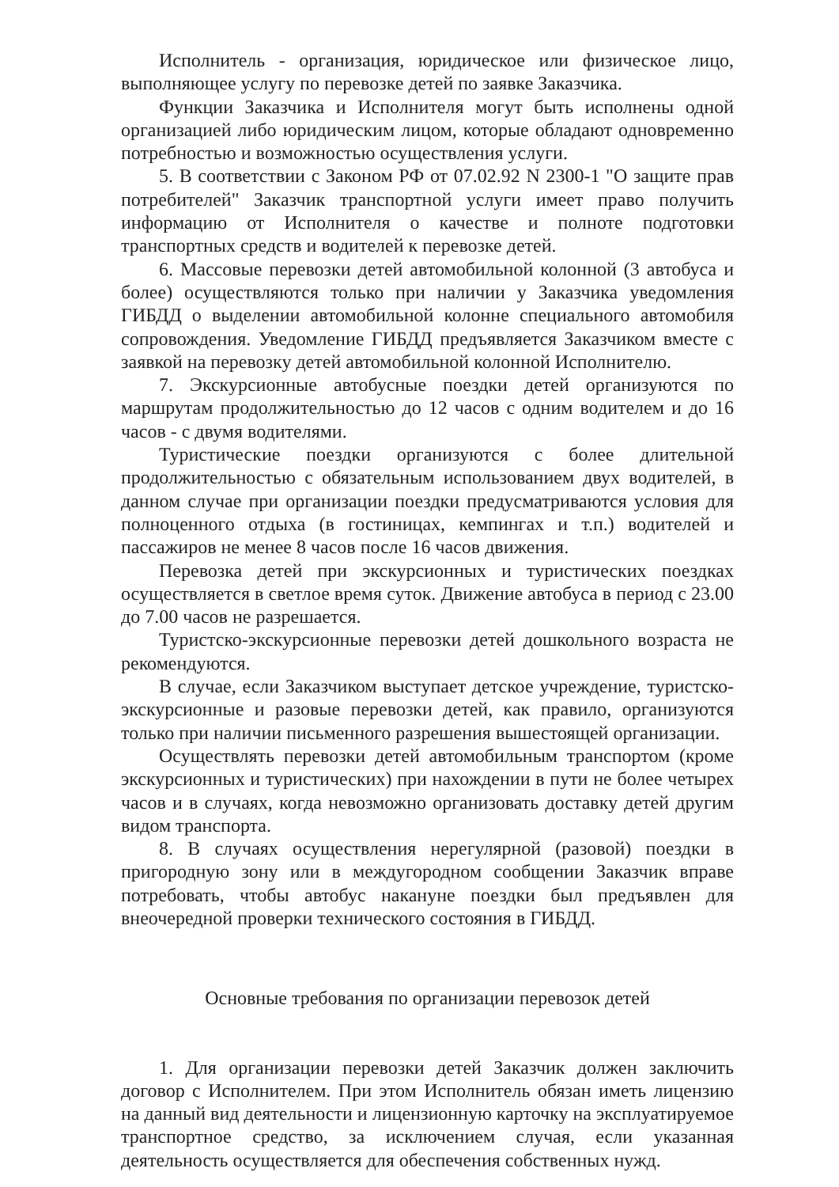Исполнитель - организация, юридическое или физическое лицо, выполняющее услугу по перевозке детей по заявке Заказчика.
Функции Заказчика и Исполнителя могут быть исполнены одной организацией либо юридическим лицом, которые обладают одновременно потребностью и возможностью осуществления услуги.
5. В соответствии с Законом РФ от 07.02.92 N 2300-1 "О защите прав потребителей" Заказчик транспортной услуги имеет право получить информацию от Исполнителя о качестве и полноте подготовки транспортных средств и водителей к перевозке детей.
6. Массовые перевозки детей автомобильной колонной (3 автобуса и более) осуществляются только при наличии у Заказчика уведомления ГИБДД о выделении автомобильной колонне специального автомобиля сопровождения. Уведомление ГИБДД предъявляется Заказчиком вместе с заявкой на перевозку детей автомобильной колонной Исполнителю.
7. Экскурсионные автобусные поездки детей организуются по маршрутам продолжительностью до 12 часов с одним водителем и до 16 часов - с двумя водителями.
Туристические поездки организуются с более длительной продолжительностью с обязательным использованием двух водителей, в данном случае при организации поездки предусматриваются условия для полноценного отдыха (в гостиницах, кемпингах и т.п.) водителей и пассажиров не менее 8 часов после 16 часов движения.
Перевозка детей при экскурсионных и туристических поездках осуществляется в светлое время суток. Движение автобуса в период с 23.00 до 7.00 часов не разрешается.
Туристско-экскурсионные перевозки детей дошкольного возраста не рекомендуются.
В случае, если Заказчиком выступает детское учреждение, туристско-экскурсионные и разовые перевозки детей, как правило, организуются только при наличии письменного разрешения вышестоящей организации.
Осуществлять перевозки детей автомобильным транспортом (кроме экскурсионных и туристических) при нахождении в пути не более четырех часов и в случаях, когда невозможно организовать доставку детей другим видом транспорта.
8. В случаях осуществления нерегулярной (разовой) поездки в пригородную зону или в междугородном сообщении Заказчик вправе потребовать, чтобы автобус накануне поездки был предъявлен для внеочередной проверки технического состояния в ГИБДД.
Основные требования по организации перевозок детей
1. Для организации перевозки детей Заказчик должен заключить договор с Исполнителем. При этом Исполнитель обязан иметь лицензию на данный вид деятельности и лицензионную карточку на эксплуатируемое транспортное средство, за исключением случая, если указанная деятельность осуществляется для обеспечения собственных нужд.